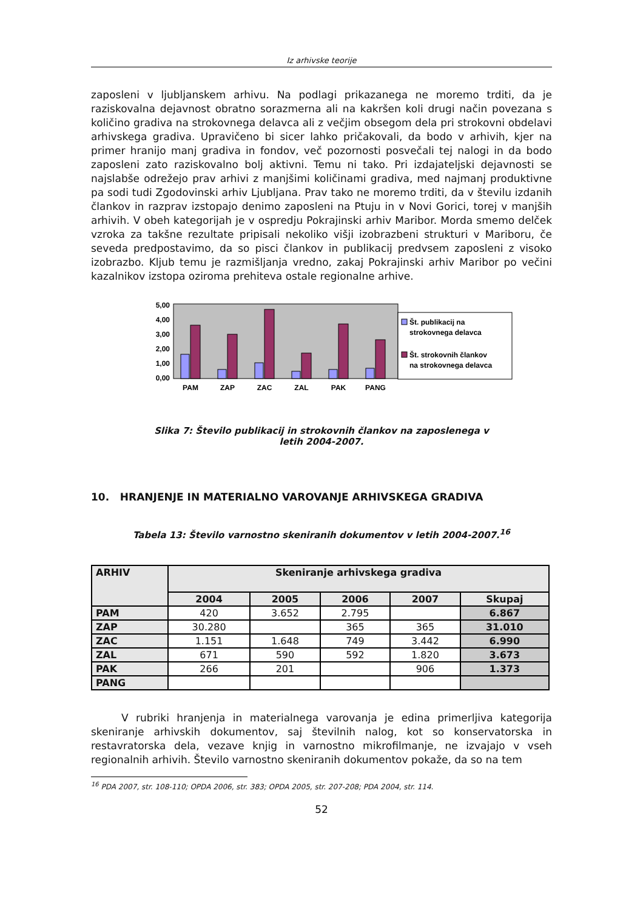Iz arhivske teorije
zaposleni v ljubljanskem arhivu. Na podlagi prikazanega ne moremo trditi, da je raziskovalna dejavnost obratno sorazmerna ali na kakršen koli drugi način povezana s količino gradiva na strokovnega delavca ali z večjim obsegom dela pri strokovni obdelavi arhivskega gradiva. Upravičeno bi sicer lahko pričakovali, da bodo v arhivih, kjer na primer hranijo manj gradiva in fondov, več pozornosti posvečali tej nalogi in da bodo zaposleni zato raziskovalno bolj aktivni. Temu ni tako. Pri izdajateljski dejavnosti se najslabše odrežejo prav arhivi z manjšimi količinami gradiva, med najmanj produktivne pa sodi tudi Zgodovinski arhiv Ljubljana. Prav tako ne moremo trditi, da v številu izdanih člankov in razprav izstopajo denimo zaposleni na Ptuju in v Novi Gorici, torej v manjših arhivih. V obeh kategorijah je v ospredju Pokrajinski arhiv Maribor. Morda smemo delček vzroka za takšne rezultate pripisali nekoliko višji izobrazbeni strukturi v Mariboru, če seveda predpostavimo, da so pisci člankov in publikacij predvsem zaposleni z visoko izobrazbo. Kljub temu je razmišljanja vredno, zakaj Pokrajinski arhiv Maribor po večini kazalnikov izstopa oziroma prehiteva ostale regionalne arhive.
5,00
4,00
3,00
2,00
1,00
0,00
PAM
ZAP
ZAC
ZAL
PAK
PANG
Št. publikacij na
strokovnega delavca
Št. strokovnih člankov
na strokovnega delavca
Slika 7: Število publikacij in strokovnih člankov na zaposlenega v
letih 2004-2007.
10. HRANJENJE IN MATERIALNO VAROVANJE ARHIVSKEGA GRADIVA
Tabela 13: Število varnostno skeniranih dokumentov v letih 2004-2007.<sup>16</sup>
| ARHIV | Skeniranje arhivskega gradiva | | | | |
| --- | --- | --- | --- | --- | --- |
| | 2004 | 2005 | 2006 | 2007 | Skupaj |
| PAM | 420 | 3.652 | 2.795 | | 6.867 |
| ZAP | 30.280 | | 365 | 365 | 31.010 |
| ZAC | 1.151 | 1.648 | 749 | 3.442 | 6.990 |
| ZAL | 671 | 590 | 592 | 1.820 | 3.673 |
| PAK | 266 | 201 | | 906 | 1.373 |
| PANG | | | | | |
V rubriki hranjenja in materialnega varovanja je edina primerljiva kategorija skeniranje arhivskih dokumentov, saj številnih nalog, kot so konservatorska in restavratorska dela, vezave knjig in varnostno mikrofilmanje, ne izvajajo v vseh regionalnih arhivih. Število varnostno skeniranih dokumentov pokaže, da so na tem
<sup>16</sup> PDA 2007, str. 108-110; OPDA 2006, str. 383; OPDA 2005, str. 207-208; PDA 2004, str. 114.
52